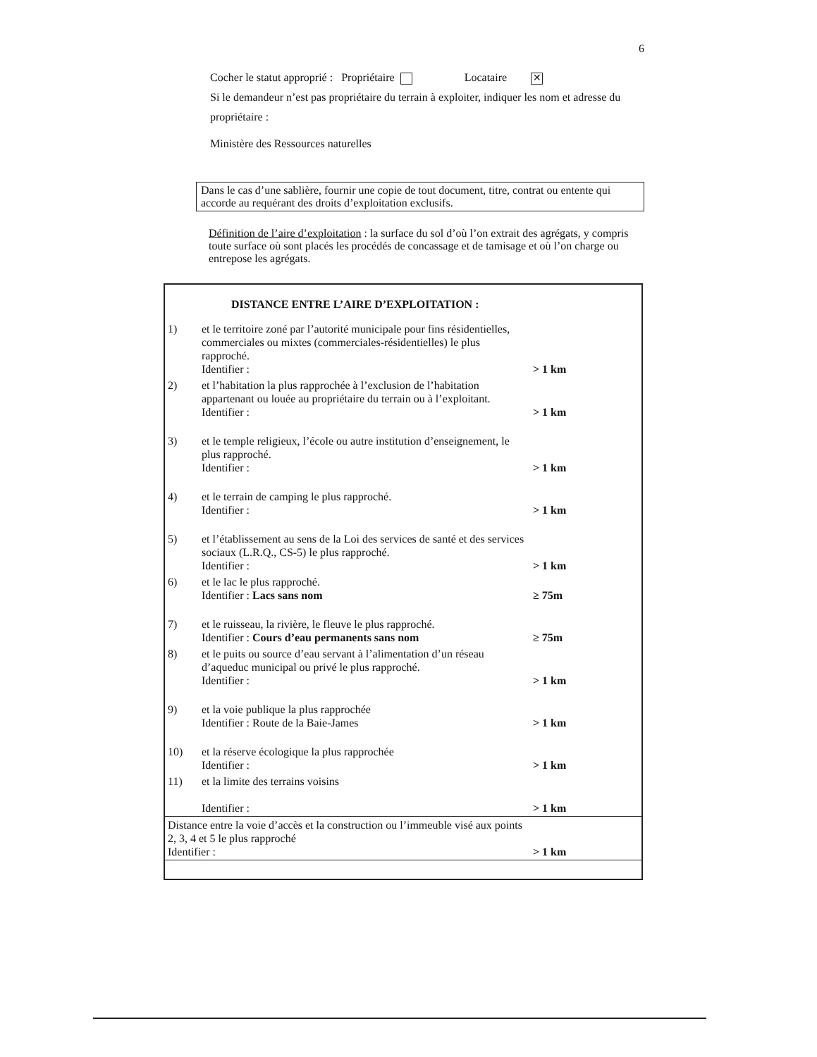6
Cocher le statut approprié : Propriétaire Locataire ✕
Si le demandeur n’est pas propriétaire du terrain à exploiter, indiquer les nom et adresse du propriétaire :
Ministère des Ressources naturelles
Dans le cas d’une sablière, fournir une copie de tout document, titre, contrat ou entente qui accorde au requérant des droits d’exploitation exclusifs.
Définition de l’aire d’exploitation : la surface du sol d’où l’on extrait des agrégats, y compris toute surface où sont placés les procédés de concassage et de tamisage et où l’on charge ou entrepose les agrégats.
| | DISTANCE ENTRE L’AIRE D’EXPLOITATION : | |
| 1) | et le territoire zoné par l’autorité municipale pour fins résidentielles, commerciales ou mixtes (commerciales-résidentielles) le plus rapproché. Identifier : | > 1 km |
| 2) | et l’habitation la plus rapprochée à l’exclusion de l’habitation appartenant ou louée au propriétaire du terrain ou à l’exploitant. Identifier : | > 1 km |
| 3) | et le temple religieux, l’école ou autre institution d’enseignement, le plus rapproché. Identifier : | > 1 km |
| 4) | et le terrain de camping le plus rapproché. Identifier : | > 1 km |
| 5) | et l’établissement au sens de la Loi des services de santé et des services sociaux (L.R.Q., CS-5) le plus rapproché. Identifier : | > 1 km |
| 6) | et le lac le plus rapproché. Identifier : Lacs sans nom | ≥ 75m |
| 7) | et le ruisseau, la rivière, le fleuve le plus rapproché. Identifier : Cours d’eau permanents sans nom | ≥ 75m |
| 8) | et le puits ou source d’eau servant à l’alimentation d’un réseau d’aqueduc municipal ou privé le plus rapproché. Identifier : | > 1 km |
| 9) | et la voie publique la plus rapprochée Identifier : Route de la Baie-James | > 1 km |
| 10) | et la réserve écologique la plus rapprochée Identifier : | > 1 km |
| 11) | et la limite des terrains voisins Identifier : | > 1 km |
| Distance entre la voie d’accès et la construction ou l’immeuble visé aux points 2, 3, 4 et 5 le plus rapproché Identifier : | | > 1 km |